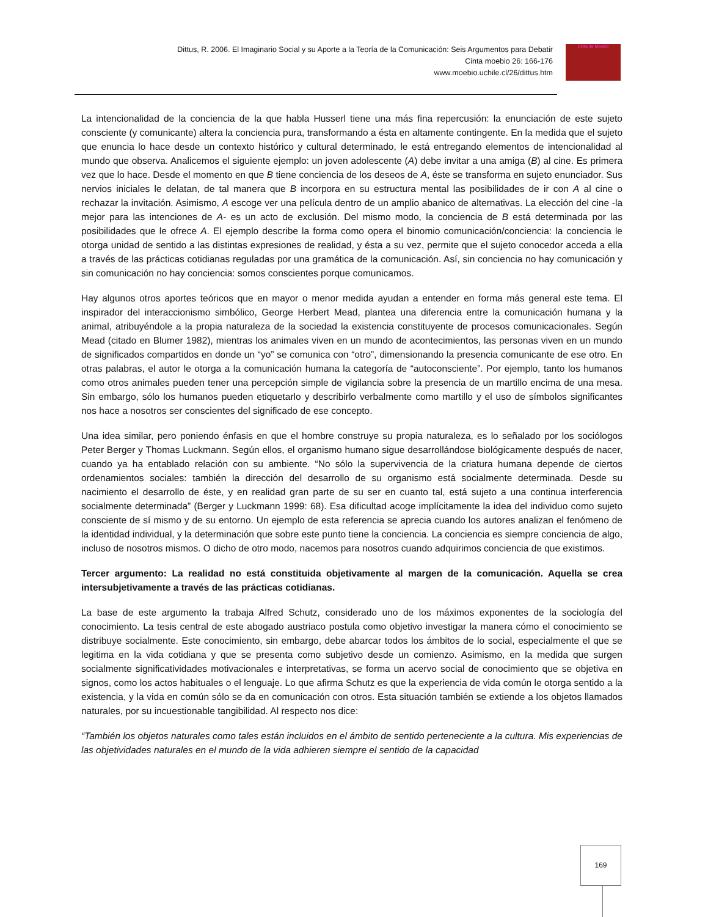Dittus, R. 2006. El Imaginario Social y su Aporte a la Teoría de la Comunicación: Seis Argumentos para Debatir
Cinta moebio 26: 166-176
www.moebio.uchile.cl/26/dittus.htm
Cinta de Moebio
La intencionalidad de la conciencia de la que habla Husserl tiene una más fina repercusión: la enunciación de este sujeto consciente (y comunicante) altera la conciencia pura, transformando a ésta en altamente contingente. En la medida que el sujeto que enuncia lo hace desde un contexto histórico y cultural determinado, le está entregando elementos de intencionalidad al mundo que observa. Analicemos el siguiente ejemplo: un joven adolescente (A) debe invitar a una amiga (B) al cine. Es primera vez que lo hace. Desde el momento en que B tiene conciencia de los deseos de A, éste se transforma en sujeto enunciador. Sus nervios iniciales le delatan, de tal manera que B incorpora en su estructura mental las posibilidades de ir con A al cine o rechazar la invitación. Asimismo, A escoge ver una película dentro de un amplio abanico de alternativas. La elección del cine -la mejor para las intenciones de A- es un acto de exclusión. Del mismo modo, la conciencia de B está determinada por las posibilidades que le ofrece A. El ejemplo describe la forma como opera el binomio comunicación/conciencia: la conciencia le otorga unidad de sentido a las distintas expresiones de realidad, y ésta a su vez, permite que el sujeto conocedor acceda a ella a través de las prácticas cotidianas reguladas por una gramática de la comunicación. Así, sin conciencia no hay comunicación y sin comunicación no hay conciencia: somos conscientes porque comunicamos.
Hay algunos otros aportes teóricos que en mayor o menor medida ayudan a entender en forma más general este tema. El inspirador del interaccionismo simbólico, George Herbert Mead, plantea una diferencia entre la comunicación humana y la animal, atribuyéndole a la propia naturaleza de la sociedad la existencia constituyente de procesos comunicacionales. Según Mead (citado en Blumer 1982), mientras los animales viven en un mundo de acontecimientos, las personas viven en un mundo de significados compartidos en donde un “yo” se comunica con “otro”, dimensionando la presencia comunicante de ese otro. En otras palabras, el autor le otorga a la comunicación humana la categoría de “autoconsciente”. Por ejemplo, tanto los humanos como otros animales pueden tener una percepción simple de vigilancia sobre la presencia de un martillo encima de una mesa. Sin embargo, sólo los humanos pueden etiquetarlo y describirlo verbalmente como martillo y el uso de símbolos significantes nos hace a nosotros ser conscientes del significado de ese concepto.
Una idea similar, pero poniendo énfasis en que el hombre construye su propia naturaleza, es lo señalado por los sociólogos Peter Berger y Thomas Luckmann. Según ellos, el organismo humano sigue desarrollándose biológicamente después de nacer, cuando ya ha entablado relación con su ambiente. “No sólo la supervivencia de la criatura humana depende de ciertos ordenamientos sociales: también la dirección del desarrollo de su organismo está socialmente determinada. Desde su nacimiento el desarrollo de éste, y en realidad gran parte de su ser en cuanto tal, está sujeto a una continua interferencia socialmente determinada” (Berger y Luckmann 1999: 68). Esa dificultad acoge implícitamente la idea del individuo como sujeto consciente de sí mismo y de su entorno. Un ejemplo de esta referencia se aprecia cuando los autores analizan el fenómeno de la identidad individual, y la determinación que sobre este punto tiene la conciencia. La conciencia es siempre conciencia de algo, incluso de nosotros mismos. O dicho de otro modo, nacemos para nosotros cuando adquirimos conciencia de que existimos.
Tercer argumento: La realidad no está constituida objetivamente al margen de la comunicación. Aquella se crea intersubjetivamente a través de las prácticas cotidianas.
La base de este argumento la trabaja Alfred Schutz, considerado uno de los máximos exponentes de la sociología del conocimiento. La tesis central de este abogado austriaco postula como objetivo investigar la manera cómo el conocimiento se distribuye socialmente. Este conocimiento, sin embargo, debe abarcar todos los ámbitos de lo social, especialmente el que se legitima en la vida cotidiana y que se presenta como subjetivo desde un comienzo. Asimismo, en la medida que surgen socialmente significatividades motivacionales e interpretativas, se forma un acervo social de conocimiento que se objetiva en signos, como los actos habituales o el lenguaje. Lo que afirma Schutz es que la experiencia de vida común le otorga sentido a la existencia, y la vida en común sólo se da en comunicación con otros. Esta situación también se extiende a los objetos llamados naturales, por su incuestionable tangibilidad. Al respecto nos dice:
“También los objetos naturales como tales están incluidos en el ámbito de sentido perteneciente a la cultura. Mis experiencias de las objetividades naturales en el mundo de la vida adhieren siempre el sentido de la capacidad
169